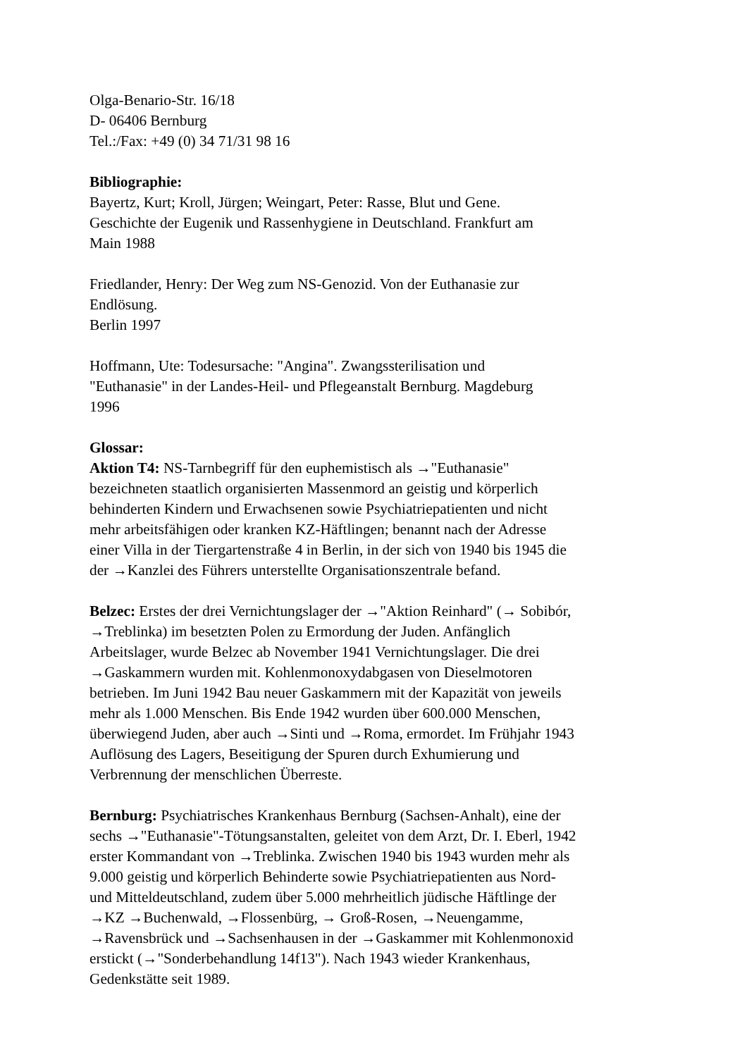Olga-Benario-Str. 16/18
D- 06406 Bernburg
Tel.:/Fax: +49 (0) 34 71/31 98 16
Bibliographie:
Bayertz, Kurt; Kroll, Jürgen; Weingart, Peter: Rasse, Blut und Gene.
Geschichte der Eugenik und Rassenhygiene in Deutschland. Frankfurt am
Main 1988
Friedlander, Henry: Der Weg zum NS-Genozid. Von der Euthanasie zur
Endlösung.
Berlin 1997
Hoffmann, Ute: Todesursache: "Angina". Zwangssterilisation und
"Euthanasie" in der Landes-Heil- und Pflegeanstalt Bernburg. Magdeburg
1996
Glossar:
Aktion T4: NS-Tarnbegriff für den euphemistisch als →"Euthanasie"
bezeichneten staatlich organisierten Massenmord an geistig und körperlich
behinderten Kindern und Erwachsenen sowie Psychiatriepatienten und nicht
mehr arbeitsfähigen oder kranken KZ-Häftlingen; benannt nach der Adresse
einer Villa in der Tiergartenstraße 4 in Berlin, in der sich von 1940 bis 1945 die
der →Kanzlei des Führers unterstellte Organisationszentrale befand.
Belzec: Erstes der drei Vernichtungslager der →"Aktion Reinhard" (→ Sobibór,
→Treblinka) im besetzten Polen zu Ermordung der Juden. Anfänglich
Arbeitslager, wurde Belzec ab November 1941 Vernichtungslager. Die drei
→Gaskammern wurden mit. Kohlenmonoxydabgasen von Dieselmotoren
betrieben. Im Juni 1942 Bau neuer Gaskammern mit der Kapazität von jeweils
mehr als 1.000 Menschen. Bis Ende 1942 wurden über 600.000 Menschen,
überwiegend Juden, aber auch →Sinti und →Roma, ermordet. Im Frühjahr 1943
Auflösung des Lagers, Beseitigung der Spuren durch Exhumierung und
Verbrennung der menschlichen Überreste.
Bernburg: Psychiatrisches Krankenhaus Bernburg (Sachsen-Anhalt), eine der
sechs →"Euthanasie"-Tötungsanstalten, geleitet von dem Arzt, Dr. I. Eberl, 1942
erster Kommandant von →Treblinka. Zwischen 1940 bis 1943 wurden mehr als
9.000 geistig und körperlich Behinderte sowie Psychiatriepatienten aus Nord-
und Mitteldeutschland, zudem über 5.000 mehrheitlich jüdische Häftlinge der
→KZ →Buchenwald, →Flossenbürg, → Groß-Rosen, →Neuengamme,
→Ravensbrück und →Sachsenhausen in der →Gaskammer mit Kohlenmonoxid
erstickt (→"Sonderbehandlung 14f13"). Nach 1943 wieder Krankenhaus,
Gedenkstätte seit 1989.